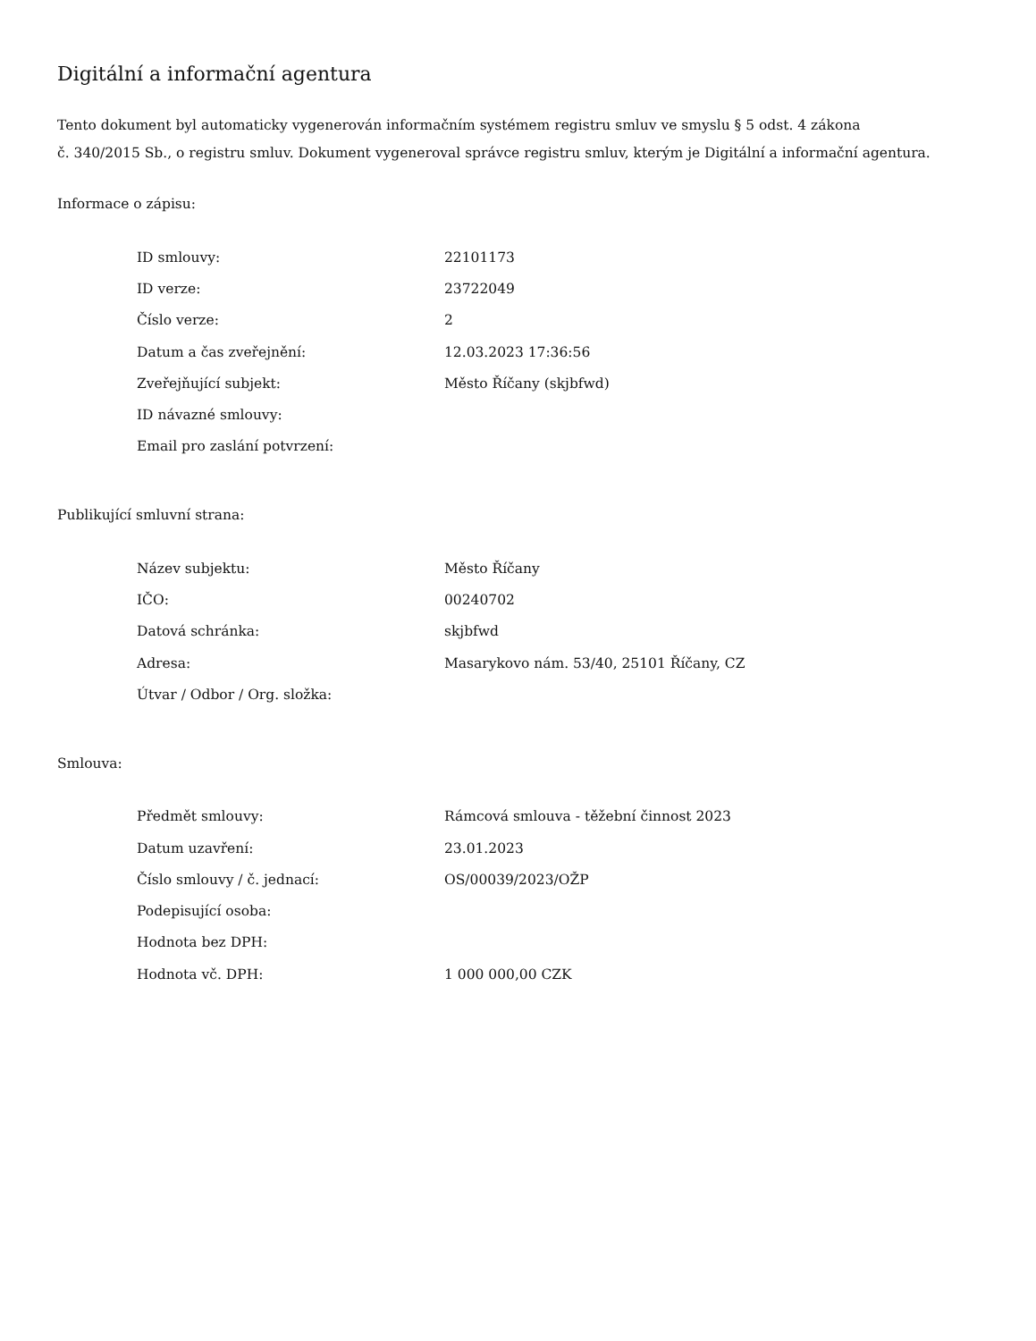Digitální a informační agentura
Tento dokument byl automaticky vygenerován informačním systémem registru smluv ve smyslu § 5 odst. 4 zákona
č. 340/2015 Sb., o registru smluv. Dokument vygeneroval správce registru smluv, kterým je Digitální a informační agentura.
Informace o zápisu:
| ID smlouvy: | 22101173 |
| ID verze: | 23722049 |
| Číslo verze: | 2 |
| Datum a čas zveřejnění: | 12.03.2023 17:36:56 |
| Zveřejňující subjekt: | Město Říčany (skjbfwd) |
| ID návazné smlouvy: | |
| Email pro zaslání potvrzení: | |
Publikující smluvní strana:
| Název subjektu: | Město Říčany |
| IČO: | 00240702 |
| Datová schránka: | skjbfwd |
| Adresa: | Masarykovo nám. 53/40, 25101 Říčany, CZ |
| Útvar / Odbor / Org. složka: | |
Smlouva:
| Předmět smlouvy: | Rámcová smlouva - těžební činnost 2023 |
| Datum uzavření: | 23.01.2023 |
| Číslo smlouvy / č. jednací: | OS/00039/2023/OŽP |
| Podepisující osoba: | |
| Hodnota bez DPH: | |
| Hodnota vč. DPH: | 1 000 000,00 CZK |